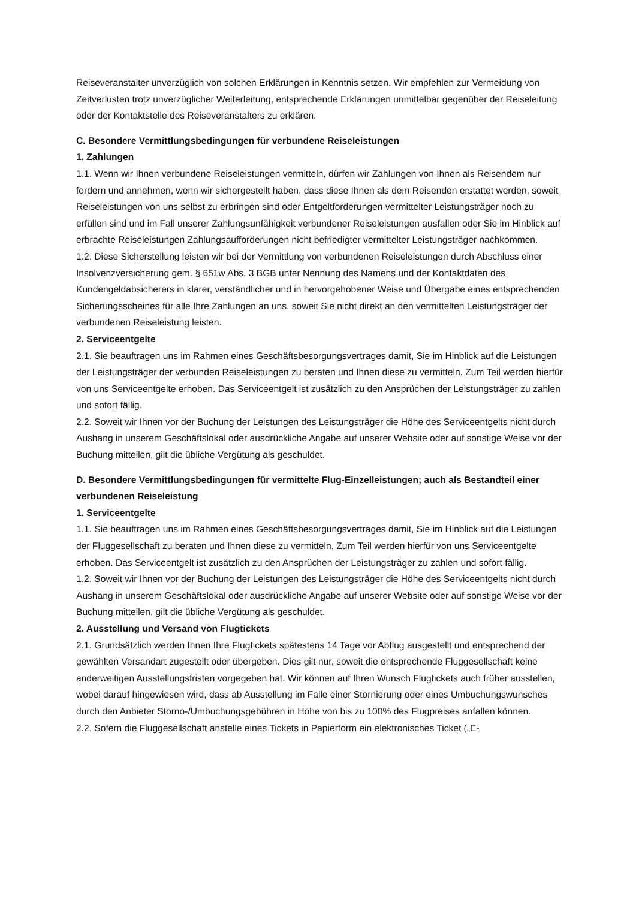Reiseveranstalter unverzüglich von solchen Erklärungen in Kenntnis setzen. Wir empfehlen zur Vermeidung von Zeitverlusten trotz unverzüglicher Weiterleitung, entsprechende Erklärungen unmittelbar gegenüber der Reiseleitung oder der Kontaktstelle des Reiseveranstalters zu erklären.
C. Besondere Vermittlungsbedingungen für verbundene Reiseleistungen
1. Zahlungen
1.1. Wenn wir Ihnen verbundene Reiseleistungen vermitteln, dürfen wir Zahlungen von Ihnen als Reisendem nur fordern und annehmen, wenn wir sichergestellt haben, dass diese Ihnen als dem Reisenden erstattet werden, soweit Reiseleistungen von uns selbst zu erbringen sind oder Entgeltforderungen vermittelter Leistungsträger noch zu erfüllen sind und im Fall unserer Zahlungsunfähigkeit verbundener Reiseleistungen ausfallen oder Sie im Hinblick auf erbrachte Reiseleistungen Zahlungsaufforderungen nicht befriedigter vermittelter Leistungsträger nachkommen.
1.2. Diese Sicherstellung leisten wir bei der Vermittlung von verbundenen Reiseleistungen durch Abschluss einer Insolvenzversicherung gem. § 651w Abs. 3 BGB unter Nennung des Namens und der Kontaktdaten des Kundengeldabsicherers in klarer, verständlicher und in hervorgehobener Weise und Übergabe eines entsprechenden Sicherungsscheines für alle Ihre Zahlungen an uns, soweit Sie nicht direkt an den vermittelten Leistungsträger der verbundenen Reiseleistung leisten.
2. Serviceentgelte
2.1. Sie beauftragen uns im Rahmen eines Geschäftsbesorgungsvertrages damit, Sie im Hinblick auf die Leistungen der Leistungsträger der verbunden Reiseleistungen zu beraten und Ihnen diese zu vermitteln. Zum Teil werden hierfür von uns Serviceentgelte erhoben. Das Serviceentgelt ist zusätzlich zu den Ansprüchen der Leistungsträger zu zahlen und sofort fällig.
2.2. Soweit wir Ihnen vor der Buchung der Leistungen des Leistungsträger die Höhe des Serviceentgelts nicht durch Aushang in unserem Geschäftslokal oder ausdrückliche Angabe auf unserer Website oder auf sonstige Weise vor der Buchung mitteilen, gilt die übliche Vergütung als geschuldet.
D. Besondere Vermittlungsbedingungen für vermittelte Flug-Einzelleistungen; auch als Bestandteil einer verbundenen Reiseleistung
1. Serviceentgelte
1.1. Sie beauftragen uns im Rahmen eines Geschäftsbesorgungsvertrages damit, Sie im Hinblick auf die Leistungen der Fluggesellschaft zu beraten und Ihnen diese zu vermitteln. Zum Teil werden hierfür von uns Serviceentgelte erhoben. Das Serviceentgelt ist zusätzlich zu den Ansprüchen der Leistungsträger zu zahlen und sofort fällig.
1.2. Soweit wir Ihnen vor der Buchung der Leistungen des Leistungsträger die Höhe des Serviceentgelts nicht durch Aushang in unserem Geschäftslokal oder ausdrückliche Angabe auf unserer Website oder auf sonstige Weise vor der Buchung mitteilen, gilt die übliche Vergütung als geschuldet.
2. Ausstellung und Versand von Flugtickets
2.1. Grundsätzlich werden Ihnen Ihre Flugtickets spätestens 14 Tage vor Abflug ausgestellt und entsprechend der gewählten Versandart zugestellt oder übergeben. Dies gilt nur, soweit die entsprechende Fluggesellschaft keine anderweitigen Ausstellungsfristen vorgegeben hat. Wir können auf Ihren Wunsch Flugtickets auch früher ausstellen, wobei darauf hingewiesen wird, dass ab Ausstellung im Falle einer Stornierung oder eines Umbuchungswunsches durch den Anbieter Storno-/Umbuchungsgebühren in Höhe von bis zu 100% des Flugpreises anfallen können.
2.2. Sofern die Fluggesellschaft anstelle eines Tickets in Papierform ein elektronisches Ticket („E-